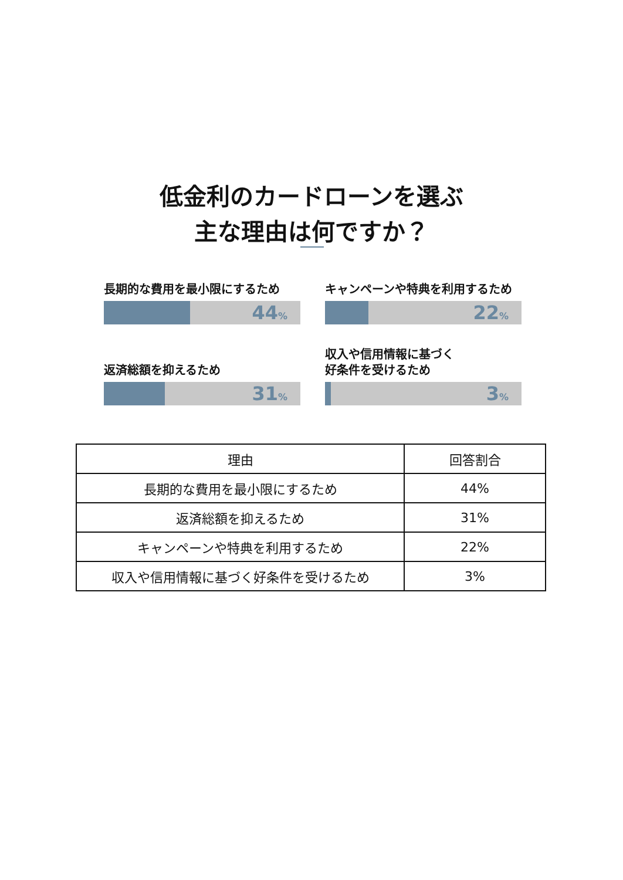低金利のカードローンを選ぶ
主な理由は何ですか？
長期的な費用を最小限にするため
44%
キャンペーンや特典を利用するため
22%
返済総額を抑えるため
31%
収入や信用情報に基づく
好条件を受けるため
3%
| 理由 | 回答割合 |
| --- | --- |
| 長期的な費用を最小限にするため | 44% |
| 返済総額を抑えるため | 31% |
| キャンペーンや特典を利用するため | 22% |
| 収入や信用情報に基づく好条件を受けるため | 3% |